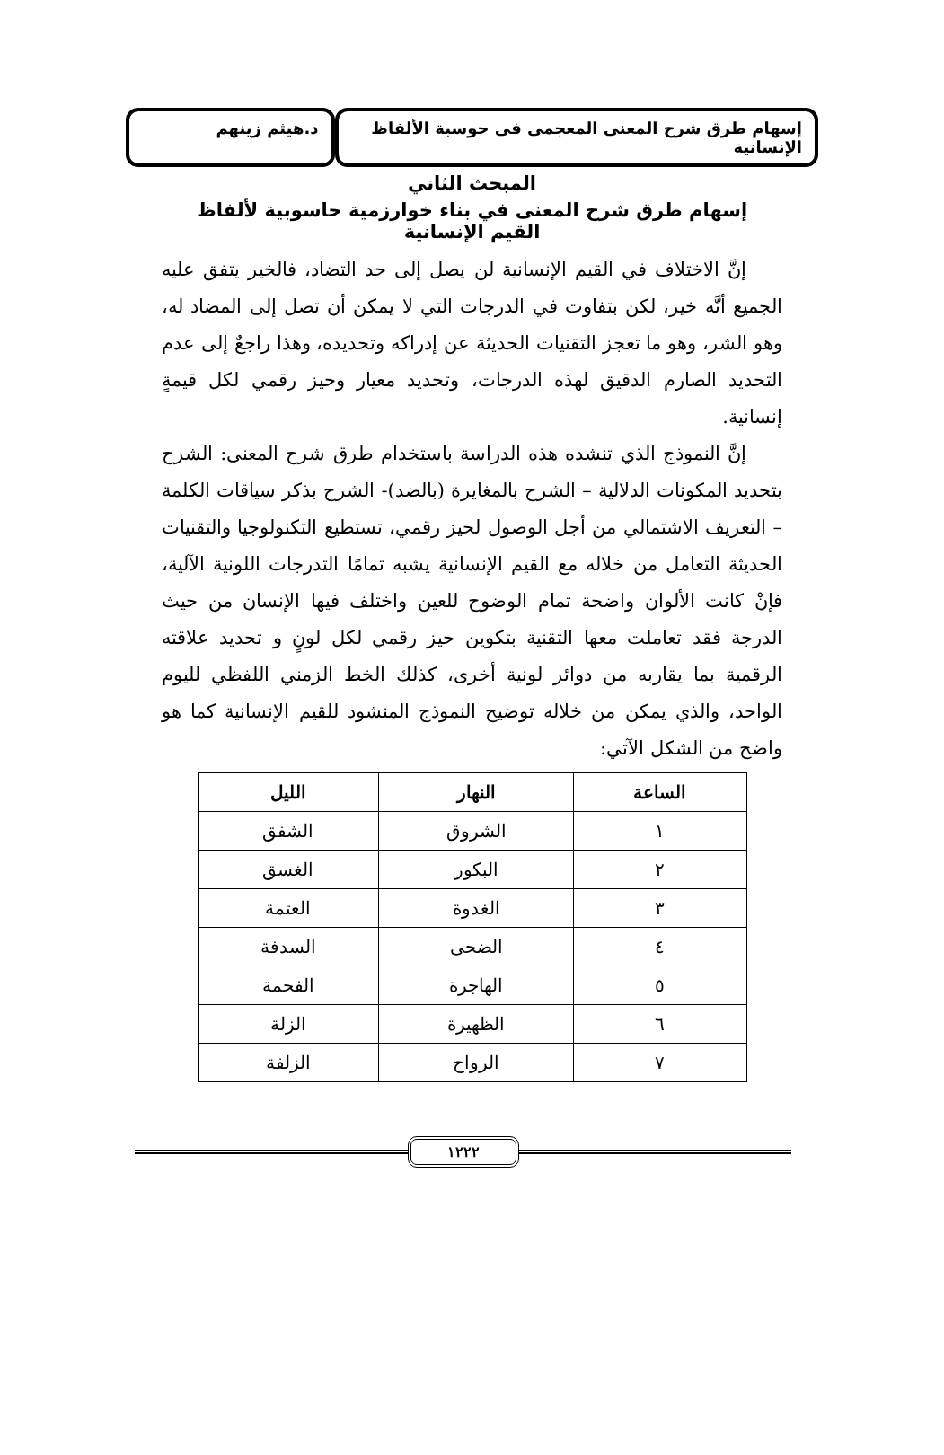إسهام طرق شرح المعنى المعجمى فى حوسبة الألفاظ الإنسانية
د.هيثم زينهم
المبحث الثاني
إسهام طرق شرح المعنى في بناء خوارزمية حاسوبية لألفاظ القيم الإنسانية
إنَّ الاختلاف في القيم الإنسانية لن يصل إلى حد التضاد، فالخير يتفق عليه الجميع أنَّه خير، لكن بتفاوت في الدرجات التي لا يمكن أن تصل إلى المضاد له، وهو الشر، وهو ما تعجز التقنيات الحديثة عن إدراكه وتحديده، وهذا راجعٌ إلى عدم التحديد الصارم الدقيق لهذه الدرجات، وتحديد معيار وحيز رقمي لكل قيمةٍ إنسانية.
إنَّ النموذج الذي تنشده هذه الدراسة باستخدام طرق شرح المعنى: الشرح بتحديد المكونات الدلالية – الشرح بالمغايرة (بالضد)- الشرح بذكر سياقات الكلمة – التعريف الاشتمالي من أجل الوصول لحيز رقمي، تستطيع التكنولوجيا والتقنيات الحديثة التعامل من خلاله مع القيم الإنسانية يشبه تمامًا التدرجات اللونية الآلية، فإنْ كانت الألوان واضحة تمام الوضوح للعين واختلف فيها الإنسان من حيث الدرجة فقد تعاملت معها التقنية بتكوين حيز رقمي لكل لونٍ و تحديد علاقته الرقمية بما يقاربه من دوائر لونية أخرى، كذلك الخط الزمني اللفظي لليوم الواحد، والذي يمكن من خلاله توضيح النموذج المنشود للقيم الإنسانية كما هو واضح من الشكل الآتي:
| الساعة | النهار | الليل |
| --- | --- | --- |
| ١ | الشروق | الشفق |
| ٢ | البكور | الغسق |
| ٣ | الغدوة | العتمة |
| ٤ | الضحى | السدفة |
| ٥ | الهاجرة | الفحمة |
| ٦ | الظهيرة | الزلة |
| ٧ | الرواح | الزلفة |
١٢٢٢